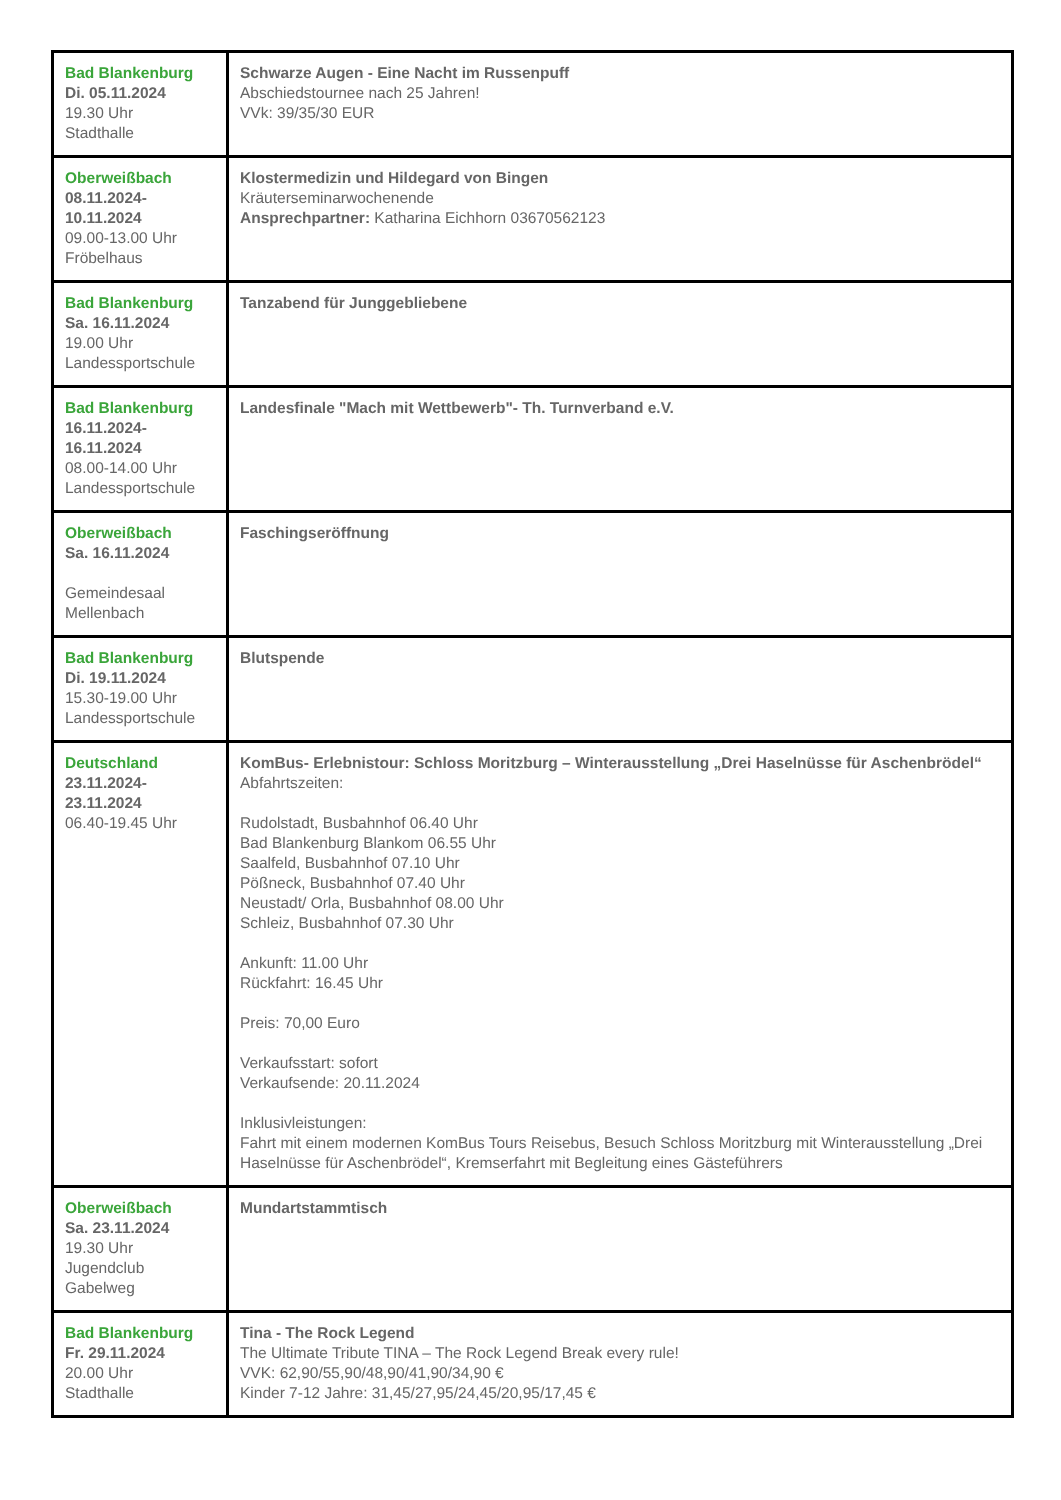| Bad Blankenburg Di. 05.11.2024 19.30 Uhr Stadthalle | Schwarze Augen - Eine Nacht im Russenpuff Abschiedstournee nach 25 Jahren! VVk: 39/35/30 EUR |
| Oberweißbach 08.11.2024- 10.11.2024 09.00-13.00 Uhr Fröbelhaus | Klostermedizin und Hildegard von Bingen Kräuterseminarwochenende Ansprechpartner: Katharina Eichhorn 03670562123 |
| Bad Blankenburg Sa. 16.11.2024 19.00 Uhr Landessportschule | Tanzabend für Junggebliebene |
| Bad Blankenburg 16.11.2024- 16.11.2024 08.00-14.00 Uhr Landessportschule | Landesfinale "Mach mit Wettbewerb"- Th. Turnverband e.V. |
| Oberweißbach Sa. 16.11.2024 Gemeindesaal Mellenbach | Faschingseröffnung |
| Bad Blankenburg Di. 19.11.2024 15.30-19.00 Uhr Landessportschule | Blutspende |
| Deutschland 23.11.2024- 23.11.2024 06.40-19.45 Uhr | KomBus- Erlebnistour: Schloss Moritzburg – Winterausstellung „Drei Haselnüsse für Aschenbrödel“ Abfahrtszeiten: Rudolstadt, Busbahnhof 06.40 Uhr Bad Blankenburg Blankom 06.55 Uhr Saalfeld, Busbahnhof 07.10 Uhr Pößneck, Busbahnhof 07.40 Uhr Neustadt/ Orla, Busbahnhof 08.00 Uhr Schleiz, Busbahnhof 07.30 Uhr Ankunft: 11.00 Uhr Rückfahrt: 16.45 Uhr Preis: 70,00 Euro Verkaufsstart: sofort Verkaufsende: 20.11.2024 Inklusivleistungen: Fahrt mit einem modernen KomBus Tours Reisebus, Besuch Schloss Moritzburg mit Winterausstellung „Drei Haselnüsse für Aschenbrödel“, Kremserfahrt mit Begleitung eines Gäste­führers |
| Oberweißbach Sa. 23.11.2024 19.30 Uhr Jugendclub Gabelweg | Mundartstammtisch |
| Bad Blankenburg Fr. 29.11.2024 20.00 Uhr Stadthalle | Tina - The Rock Legend The Ultimate Tribute TINA – The Rock Legend Break every rule! VVK: 62,90/55,90/48,90/41,90/34,90 € Kinder 7-12 Jahre: 31,45/27,95/24,45/20,95/17,45 € |